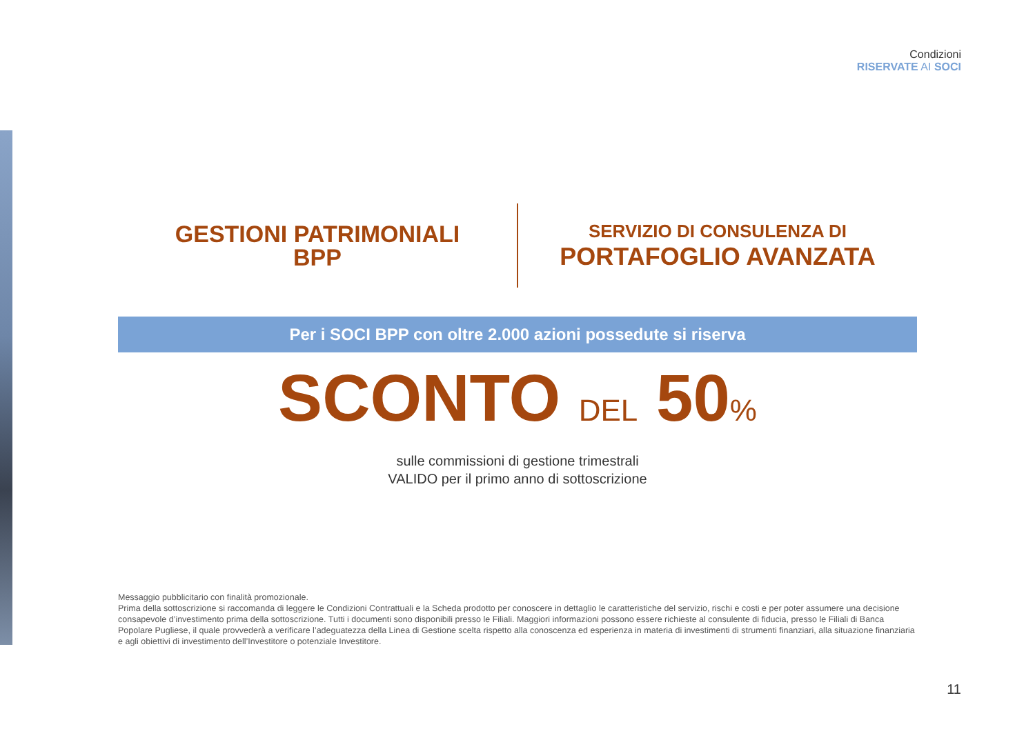Condizioni
RISERVATE AI SOCI
GESTIONI PATRIMONIALI
BPP
SERVIZIO DI CONSULENZA DI
PORTAFOGLIO AVANZATA
Per i SOCI BPP con oltre 2.000 azioni possedute si riserva
SCONTO DEL 50%
sulle commissioni di gestione trimestrali
VALIDO per il primo anno di sottoscrizione
Messaggio pubblicitario con finalità promozionale.
Prima della sottoscrizione si raccomanda di leggere le Condizioni Contrattuali e la Scheda prodotto per conoscere in dettaglio le caratteristiche del servizio, rischi e costi e per poter assumere una decisione consapevole d’investimento prima della sottoscrizione. Tutti i documenti sono disponibili presso le Filiali. Maggiori informazioni possono essere richieste al consulente di fiducia, presso le Filiali di Banca Popolare Pugliese, il quale provvederà a verificare l’adeguatezza della Linea di Gestione scelta rispetto alla conoscenza ed esperienza in materia di investimenti di strumenti finanziari, alla situazione finanziaria e agli obiettivi di investimento dell’Investitore o potenziale Investitore.
11